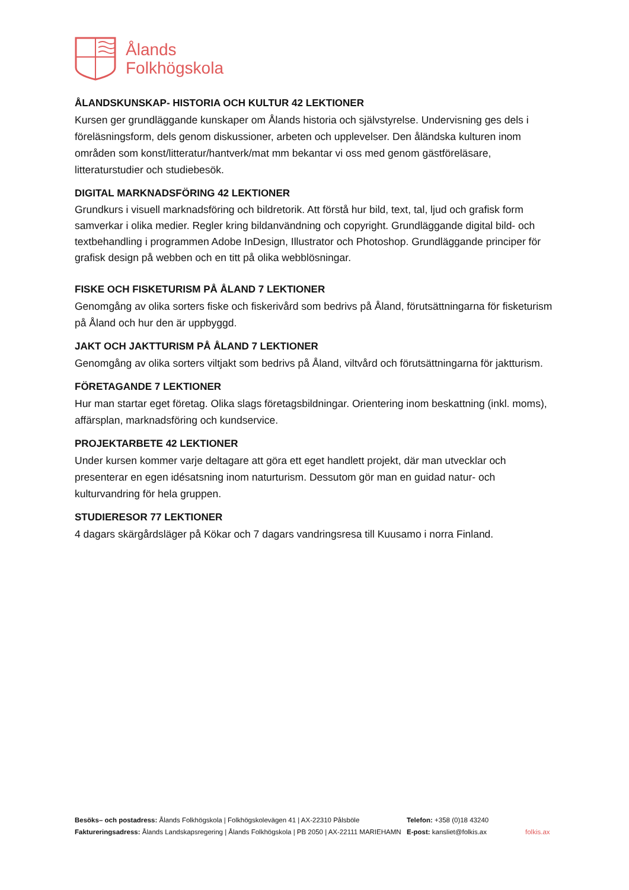Ålands
Folkhögskola
ÅLANDSKUNSKAP- HISTORIA OCH KULTUR 42 LEKTIONER
Kursen ger grundläggande kunskaper om Ålands historia och självstyrelse. Undervisning ges dels i föreläsningsform, dels genom diskussioner, arbeten och upplevelser. Den åländska kulturen inom områden som konst/litteratur/hantverk/mat mm bekantar vi oss med genom gästföreläsare, litteraturstudier och studiebesök.
DIGITAL MARKNADSFÖRING 42 LEKTIONER
Grundkurs i visuell marknadsföring och bildretorik. Att förstå hur bild, text, tal, ljud och grafisk form samverkar i olika medier. Regler kring bildanvändning och copyright. Grundläggande digital bild- och textbehandling i programmen Adobe InDesign, Illustrator och Photoshop. Grundläggande principer för grafisk design på webben och en titt på olika webblösningar.
FISKE OCH FISKETURISM PÅ ÅLAND 7 LEKTIONER
Genomgång av olika sorters fiske och fiskerivård som bedrivs på Åland, förutsättningarna för fisketurism på Åland och hur den är uppbyggd.
JAKT OCH JAKTTURISM PÅ ÅLAND 7 LEKTIONER
Genomgång av olika sorters viltjakt som bedrivs på Åland, viltvård och förutsättningarna för jaktturism.
FÖRETAGANDE 7 LEKTIONER
Hur man startar eget företag. Olika slags företagsbildningar. Orientering inom beskattning (inkl. moms), affärsplan, marknadsföring och kundservice.
PROJEKTARBETE 42 LEKTIONER
Under kursen kommer varje deltagare att göra ett eget handlett projekt, där man utvecklar och presenterar en egen idésatsning inom naturturism. Dessutom gör man en guidad natur- och kulturvandring för hela gruppen.
STUDIERESOR 77 LEKTIONER
4 dagars skärgårdsläger på Kökar och 7 dagars vandringsresa till Kuusamo i norra Finland.
Besöks– och postadress: Ålands Folkhögskola | Folkhögskolevägen 41 | AX-22310 Pålsböle
Faktureringsadress: Ålands Landskapsregering | Ålands Folkhögskola | PB 2050 | AX-22111 MARIEHAMN
Telefon: +358 (0)18 43240
E-post: kansliet@folkis.ax
folkis.ax